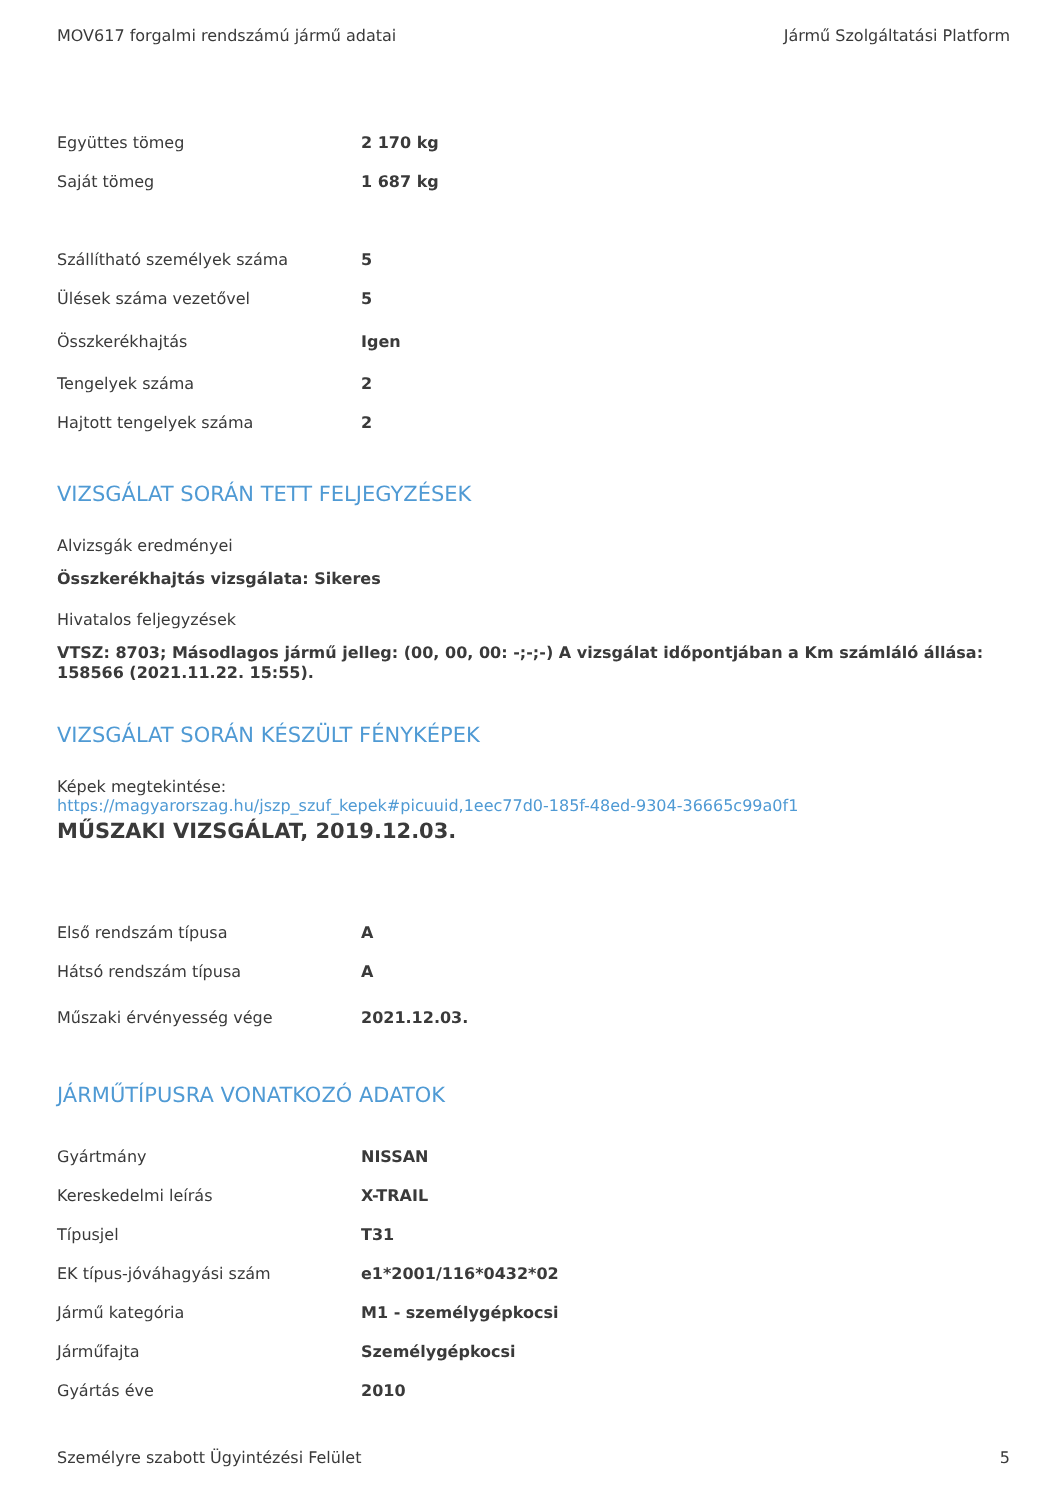MOV617 forgalmi rendszámú jármű adatai Jármű Szolgáltatási Platform
| Együttes tömeg | 2 170 kg |
| Saját tömeg | 1 687 kg |
| Szállítható személyek száma | 5 |
| Ülések száma vezetővel | 5 |
| Összkerékhajtás | Igen |
| Tengelyek száma | 2 |
| Hajtott tengelyek száma | 2 |
VIZSGÁLAT SORÁN TETT FELJEGYZÉSEK
Alvizsgák eredményei
Összkerékhajtás vizsgálata: Sikeres
Hivatalos feljegyzések
VTSZ: 8703; Másodlagos jármű jelleg: (00, 00, 00: -;-;-) A vizsgálat időpontjában a Km számláló állása: 158566 (2021.11.22. 15:55).
VIZSGÁLAT SORÁN KÉSZÜLT FÉNYKÉPEK
Képek megtekintése:
https://magyarorszag.hu/jszp_szuf_kepek#picuuid,1eec77d0-185f-48ed-9304-36665c99a0f1
MŰSZAKI VIZSGÁLAT, 2019.12.03.
| Első rendszám típusa | A |
| Hátsó rendszám típusa | A |
| Műszaki érvényesség vége | 2021.12.03. |
JÁRMŰTÍPUSRA VONATKOZÓ ADATOK
| Gyártmány | NISSAN |
| Kereskedelmi leírás | X-TRAIL |
| Típusjel | T31 |
| EK típus-jóváhagyási szám | e1*2001/116*0432*02 |
| Jármű kategória | M1 - személygépkocsi |
| Járműfajta | Személygépkocsi |
| Gyártás éve | 2010 |
Személyre szabott Ügyintézési Felület 5